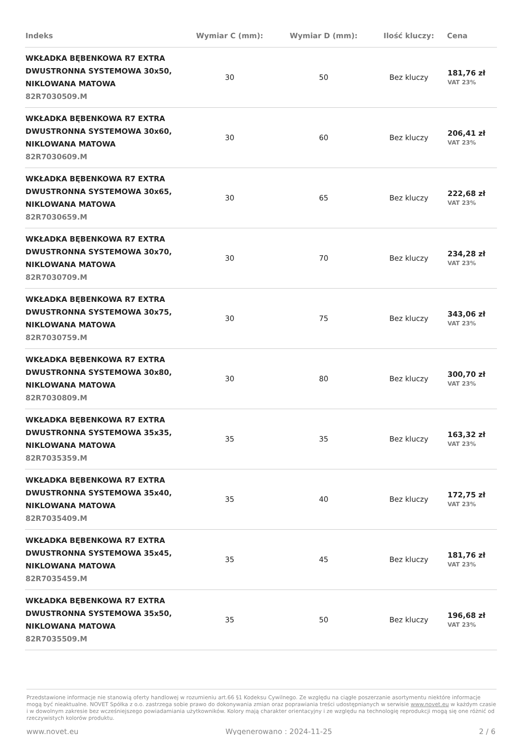| Indeks | Wymiar C (mm): | Wymiar D (mm): | Ilość kluczy: | Cena |
| --- | --- | --- | --- | --- |
| WKŁADKA BĘBENKOWA R7 EXTRA DWUSTRONNA SYSTEMOWA 30x50, NIKLOWANA MATOWA 82R7030509.M | 30 | 50 | Bez kluczy | 181,76 zł VAT 23% |
| WKŁADKA BĘBENKOWA R7 EXTRA DWUSTRONNA SYSTEMOWA 30x60, NIKLOWANA MATOWA 82R7030609.M | 30 | 60 | Bez kluczy | 206,41 zł VAT 23% |
| WKŁADKA BĘBENKOWA R7 EXTRA DWUSTRONNA SYSTEMOWA 30x65, NIKLOWANA MATOWA 82R7030659.M | 30 | 65 | Bez kluczy | 222,68 zł VAT 23% |
| WKŁADKA BĘBENKOWA R7 EXTRA DWUSTRONNA SYSTEMOWA 30x70, NIKLOWANA MATOWA 82R7030709.M | 30 | 70 | Bez kluczy | 234,28 zł VAT 23% |
| WKŁADKA BĘBENKOWA R7 EXTRA DWUSTRONNA SYSTEMOWA 30x75, NIKLOWANA MATOWA 82R7030759.M | 30 | 75 | Bez kluczy | 343,06 zł VAT 23% |
| WKŁADKA BĘBENKOWA R7 EXTRA DWUSTRONNA SYSTEMOWA 30x80, NIKLOWANA MATOWA 82R7030809.M | 30 | 80 | Bez kluczy | 300,70 zł VAT 23% |
| WKŁADKA BĘBENKOWA R7 EXTRA DWUSTRONNA SYSTEMOWA 35x35, NIKLOWANA MATOWA 82R7035359.M | 35 | 35 | Bez kluczy | 163,32 zł VAT 23% |
| WKŁADKA BĘBENKOWA R7 EXTRA DWUSTRONNA SYSTEMOWA 35x40, NIKLOWANA MATOWA 82R7035409.M | 35 | 40 | Bez kluczy | 172,75 zł VAT 23% |
| WKŁADKA BĘBENKOWA R7 EXTRA DWUSTRONNA SYSTEMOWA 35x45, NIKLOWANA MATOWA 82R7035459.M | 35 | 45 | Bez kluczy | 181,76 zł VAT 23% |
| WKŁADKA BĘBENKOWA R7 EXTRA DWUSTRONNA SYSTEMOWA 35x50, NIKLOWANA MATOWA 82R7035509.M | 35 | 50 | Bez kluczy | 196,68 zł VAT 23% |
Przedstawione informacje nie stanowią oferty handlowej w rozumieniu art.66 §1 Kodeksu Cywilnego. Ze względu na ciągłe poszerzanie asortymentu niektóre informacje mogą być nieaktualne. NOVET Spółka z o.o. zastrzega sobie prawo do dokonywania zmian oraz poprawiania treści udostępnianych w serwisie www.novet.eu w każdym czasie i w dowolnym zakresie bez wcześniejszego powiadamiania użytkowników. Kolory mają charakter orientacyjny i ze względu na technologię reprodukcji mogą się one różnić od rzeczywistych kolorów produktu.
www.novet.eu Wygenerowano : 2024-11-25 2 / 6